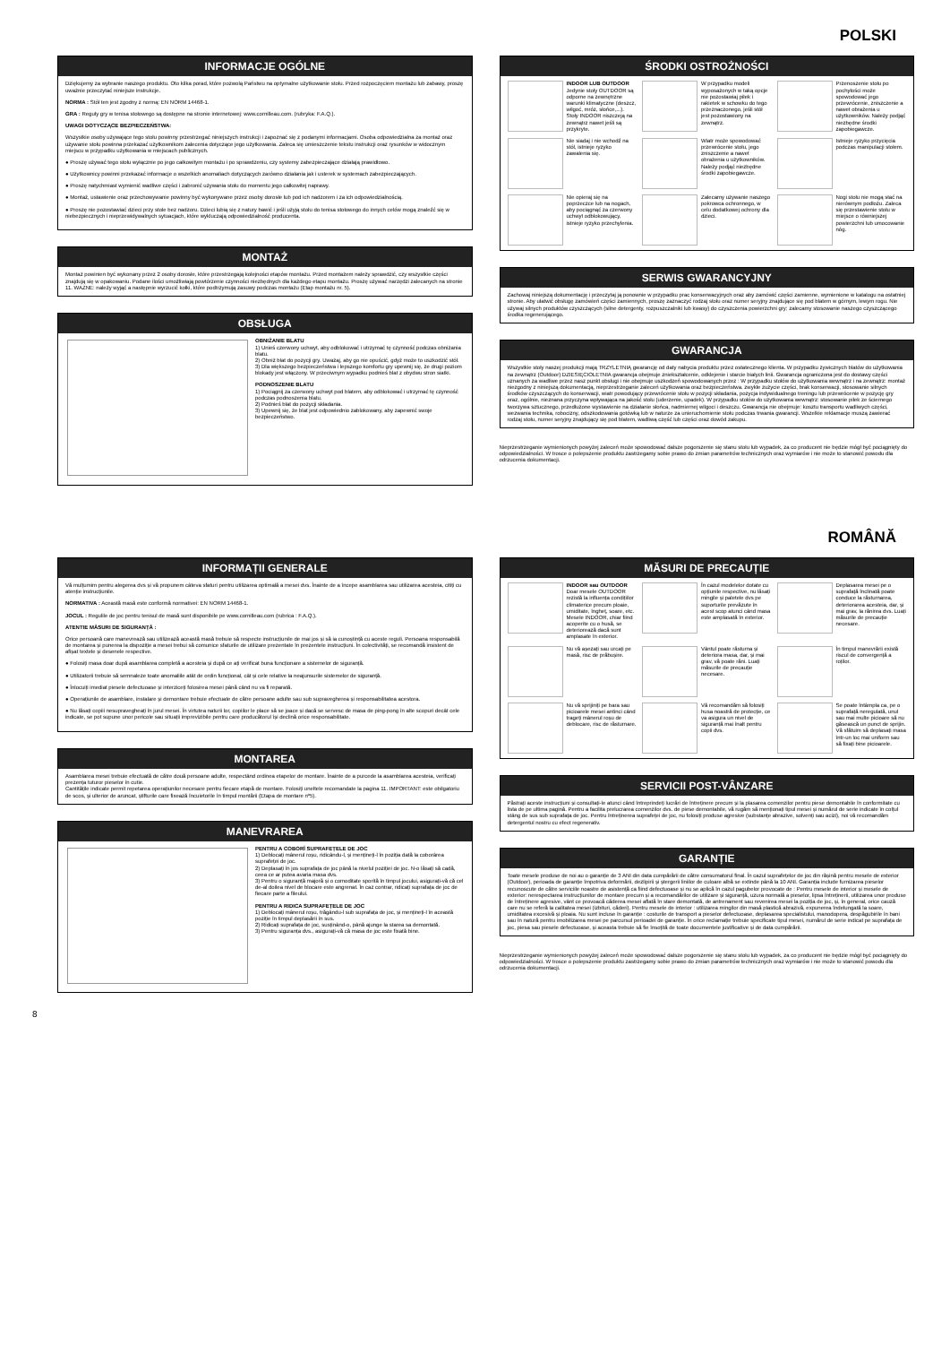POLSKI
INFORMACJE OGÓLNE
Dziękujemy za wybranie naszego produktu. Oto kilka porad, które pozwolą Państwu na optymalne użytkowanie stołu. Przed rozpoczęciem montażu lub zabawy, proszę uważnie przeczytać niniejsze instrukcje.
NORMA : Stół ten jest zgodny z normą: EN NORM 14468-1.
GRA : Reguły gry w tenisa stołowego są dostępne na stronie internetowej: www.cornilleau.com. (rubryka: F.A.Q.).
UWAGI DOTYCZĄCE BEZPIECZEŃSTWA:
Wszystkie osoby używające tego stołu powinny przestrzegać niniejszych instrukcji i zapoznać się z podanymi informacjami. Osoba odpowiedzialna za montaż oraz używanie stołu powinna przekazać użytkownikom zalecenia dotyczące jego użytkowania. Zaleca się umieszczenie tekstu instrukcji oraz rysunków w widocznym miejscu w przypadku użytkowania w miejscach publicznych.
● Proszę używać tego stołu wyłącznie po jego całkowitym montażu i po sprawdzeniu, czy systemy zabezpieczające działają prawidłowo.
● Użytkownicy powinni przekazać informacje o wszelkich anomaliach dotyczących zarówno działania jak i usterek w systemach zabezpieczających.
● Proszę natychmiast wymienić wadliwe części i zabronić używania stołu do momentu jego całkowitej naprawy.
● Montaż, ustawienie oraz przechowywanie powinny być wykonywane przez osoby dorosłe lub pod ich nadzorem i za ich odpowiedzialnością.
● Proszę nie pozostawiać dzieci przy stole bez nadzoru. Dzieci lubią się z natury bawić i jeśli użyją stołu do tenisa stołowego do innych celów mogą znaleźć się w niebezpiecznych i nieprzewidywalnych sytuacjach, które wykluczają odpowiedzialność producenta.
MONTAŻ
Montaż powinien być wykonany przez 2 osoby dorosłe, które przestrzegają kolejności etapów montażu. Przed montażem należy sprawdzić, czy wszystkie części znajdują się w opakowaniu. Podane ilości umożliwiają powtórzenie czynności niezbędnych dla każdego etapu montażu. Proszę używać narzędzi zalecanych na stronie 11. WAŻNE: należy wyjąć a następnie wyrzucić kołki, które podtrzymują zasuwy podczas montażu (Etap montażu nr. 5).
OBSŁUGA
OBNIŻANIE BLATU
1) Unieś czerwony uchwyt, aby odblokować i utrzymać tę czynność podczas obniżania blatu.
2) Obniż blat do pozycji gry. Uważaj, aby go nie opuścić, gdyż może to uszkodzić stół.
3) Dla większego bezpieczeństwa i lepszego komfortu gry upewnij się, że drugi poziom blokady jest włączony. W przeciwnym wypadku podnieś blat z obydwu stron siatki.
PODNOSZENIE BLATU
1) Pociągnij za czerwony uchwyt pod blatem, aby odblokować i utrzymać tę czynność podczas podnoszenia blatu.
2) Podnieś blat do pozycji składania.
3) Upewnij się, że blat jest odpowiednio zablokowany, aby zapewnić swoje bezpieczeństwo.
ŚRODKI OSTROŻNOŚCI
INDOOR LUB OUTDOOR
Jedynie stoły OUTDOOR są odporne na zewnętrzne warunki klimatyczne (deszcz, wilgoć, mróz, słońce,...). Stoły INDOOR niszczeją na zewnątrz nawet jeśli są przykryte.
W przypadku modeli wyposażonych w taką opcje nie pozostawiaj piłek i rakietek w schowku do tego przeznaczonego, jeśli stół jest pozostawiony na zewnątrz.
Przenoszenie stołu po pochyłości może spowodować jego przewrócenie, zniszczenie a nawet obrażenia u użytkowników. Należy podjąć niezbędne środki zapobiegawcze.
Nie siadaj i nie wchodź na stół, istnieje ryzyko zawalenia się.
Wiatr może spowodować przewrócenie stołu, jego zniszczenie a nawet obrażenia u użytkowników. Należy podjąć niezbędne środki zapobiegawcze.
Istnieje ryzyko przycięcia podczas manipulacji stołem.
Nie opieraj się na poprzeczce lub na nogach, aby pociągnąć za czerwony uchwyt odblokowujący, istnieje ryzyko przechylenia.
Zalecamy używanie naszego pokrowca ochronnego, w celu dodatkowej ochrony dla dzieci.
Nogi stołu nie mogą stać na nierównym podłożu. Zaleca się przestawienie stołu w miejsce o równiejszej powierzchni lub umocowanie nóg.
SERWIS GWARANCYJNY
Zachowaj niniejszą dokumentację i przeczytaj ją ponownie w przypadku prac konserwacyjnych oraz aby zamówić części zamienne, wymienione w katalogu na ostatniej stronie. Aby ułatwić obsługę zamówień części zamiennych, proszę zaznaczyć rodzaj stołu oraz numer seryjny znajdujące się pod blatem w górnym, lewym rogu. Nie używaj silnych produktów czyszczących (silne detergenty, rozpuszczalniki lub kwasy) do czyszczenia powierzchni gry; zalecamy stosowanie naszego czyszczącego środka regenerującego.
GWARANCJA
Wszystkie stoły naszej produkcji mają TRZYLETNIĄ gwarancję od daty nabycia produktu przez ostatecznego klienta. W przypadku żywicznych blatów do użytkowania na zewnątrz (Outdoor) DZIESIĘCIOLETNIA gwarancja obejmuje zniekształcenie, odklejenie i starcie białych linii. Gwarancja ograniczona jest do dostawy części uznanych za wadliwe przez nasz punkt obsługi i nie obejmuje uszkodzeń spowodowanych przez : W przypadku stołów do użytkowania wewnątrz i na zewnątrz: montaż niezgodny z niniejszą dokumentacją, nieprzestrzeganie zaleceń użytkowania oraz bezpieczeństwa. zwykłe zużycie części, brak konserwacji, stosowanie silnych środków czyszczących do konserwacji, wiatr powodujący przewrócenie stołu w pozycji składania, pozycja indywidualnego treningu lub przewrócenie w pozycję gry oraz, ogólnie, nieznana przyczyna wpływająca na jakość stołu (uderzenie, upadek). W przypadku stołów do użytkowania wewnątrz: stosowanie piłek ze ściernego tworzywa sztucznego, przedłużone wystawienie na działanie słońca, nadmiernej wilgoci i deszczu. Gwarancja nie obejmuje: kosztu transportu wadliwych części, wezwania technika, robocizny, odszkodowania gotówką lub w naturze za unieruchomienie stołu podczas trwania gwarancji. Wszelkie reklamacje muszą zawierać rodzaj stołu, numer seryjny znajdujący się pod blatem, wadliwą część lub części oraz dowód zakupu.
Nieprzestrzeganie wymienionych powyżej zaleceń może spowodować dalsze pogorszenie się stanu stołu lub wypadek, za co producent nie będzie mógł być pociągnięty do odpowiedzialności. W trosce o polepszenie produktu zastrzegamy sobie prawo do zmian parametrów technicznych oraz wymiarów i nie może to stanowić powodu dla odrzucenia dokumentacji.
ROMÂNĂ
INFORMAȚII GENERALE
Vă mulțumim pentru alegerea dvs și vă propunem câteva sfaturi pentru utilizarea optimală a mesei dvs. Înainte de a începe asamblarea sau utilizarea acesteia, citiți cu atenție instrucțiunile.
NORMATIVA : Această masă este conformă normativei: EN NORM 14468-1.
JOCUL : Regulile de joc pentru tenisul de masă sunt disponibile pe www.cornilleau.com (rubrica : F.A.Q.).
ATENTIE MĂSURI DE SIGURANȚĂ :
Orice persoană care manevrează sau utilizează această masă trebuie să respecte instrucțiunile de mai jos și să ia cunoștință cu aceste reguli. Persoana responsabilă de montarea și punerea la dispoziție a mesei trebui să comunice sfaturile de utilizare prezentate în prezentele instrucțiuni. În colectivități, se recomandă insistent de afișat textele și desenele respective.
● Folosiți masa doar după asamblarea completă a acesteia și după ce ați verificat buna funcționare a sistemelor de siguranță.
● Utilizatorii trebuie să semnaleze toate anomaliile atât de ordin funcțional, cât și cele relative la neajunsurile sistemelor de siguranță.
● Înlocuiți imediat piesele defectuoase și interziceți folosirea mesei până când nu va fi reparată.
● Operațiunile de asamblare, instalare și demontare trebuie efectuate de către persoane adulte sau sub supravegherea și responsabilitatea acestora.
● Nu lăsați copiii nesupravegheați în jurul mesei. În virtutea naturii lor, copiilor le place să se joace și dacă se servesc de masa de ping-pong în alte scopuri decât cele indicate, se pot supune unor pericole sau situații imprevizibile pentru care producătorul își declină orice responsabilitate.
MONTAREA
Asamblarea mesei trebuie efectuată de către două persoane adulte, respectând ordinea etapelor de montare. Înainte de a purcede la asamblarea acesteia, verificați prezența tuturor pieselor în cutie.
Cantitățile indicate permit repetarea operațiunilor necesare pentru fiecare etapă de montare. Folosiți uneltele recomandate la pagina 11. IMPORTANT: este obilgatoriu de scos, și ulterior de aruncat, știfturile care fixează încuietorile în timpul montării (Etapa de montare nº5).
MANEVRAREA
PENTRU A COBORÎ SUPRAFEȚELE DE JOC
1) Deblocați mânerul roșu, ridicându-l, și mențineți-l în poziția dată la coborârea suprafeței de joc.
2) Deplasați în jos suprafața de joc până la nivelul poziției de joc. N-o lăsați să cadă, ceea ce ar putea avaria masa dvs.
3) Pentru o siguranță majoră și o comoditate sporită în timpul jocului, asigurați-vă că cel de-al doilea nivel de blocare este angrenat. În caz contrar, ridicați suprafața de joc de fiecare parte a fileului.
PENTRU A RIDICA SUPRAFEȚELE DE JOC
1) Deblocați mânerul roșu, trăgându-l sub suprafața de joc, și mențineți-l în această poziție în timpul deplasării în sus.
2) Ridicați suprafața de joc, susținând-o, până ajunge la starea sa demontată.
3) Pentru siguranța dvs., asigurați-vă că masa de joc este fixată bine.
MĂSURI DE PRECAUȚIE
INDOOR sau OUTDOOR
Doar mesele OUTDOOR rezistă la influența condițiilor climaterice precum ploaie, umiditate, îngheț, soare, etc. Mesele INDOOR, chiar fiind acoperite cu o husă, se deteriorează dacă sunt amplasate în exterior.
În cazul modelelor dotate cu opțiunile respective, nu lăsați mingile și paletele dvs pe suporturile prevăzute în acest scop atunci când masa este amplasată în exterior.
Deplasarea mesei pe o suprafață înclinată poate conduce la răsturnarea, deteriorarea acesteia, dar, și mai grav, la rănirea dvs. Luați măsurile de precauție necesare.
Nu vă așezați sau urcați pe masă, risc de prăbușire.
Vântul poate răsturna și deteriora masa, dar, și mai grav, vă poate răni. Luați măsurile de precauție necesare.
În timpul manevrării există riscul de convergență a roților.
Nu vă sprijiniți pe bara sau picioarele mesei antinci când trageți mânerul roșu de deblocare, risc de răsturnare.
Vă recomandăm să folosiți husa noastră de protecție, ce va asigura un nivel de siguranță mai înalt pentru copii dvs.
Se poate întâmpla ca, pe o suprafață neregulată, unul sau mai multe picioare să nu găsească un punct de sprijin. Vă sfătuim să deplasați masa într-un loc mai uniform sau să fixați bine picioarele.
SERVICII POST-VÂNZARE
Păstrați aceste instrucțiuni și consultați-le atunci când întreprindeți lucrări de întreținere precum și la plasarea comenzilor pentru piese demontabile în conformitate cu lista de pe ultima pagină. Pentru a facilita prelucrarea comenzilor dvs. de piese demontabile, vă rugăm să menționați tipul mesei și numărul de serie indicate în colțul stâng de sus sub suprafața de joc. Pentru întreținerea suprafeței de joc, nu folosiți produse agresive (substanțe abrazive, solvenți sau acizi), noi vă recomandăm detergentul nostru cu efect regenerativ.
GARANȚIE
Toate mesele produse de noi au o garanție de 3 ANI din data cumpărării de către consumatorul final. În cazul suprafețelor de joc din rășină pentru mesele de exterior (Outdoor), perioada de garanție împotriva deformării, dezlipirii și ștergerii liniilor de culoare albă se extinde până la 10 ANI. Garanția include furnizarea pieselor recunoscute de către serviciile noastre de asistență ca fiind defectuoase și nu se aplică în cazul pagubelor provocate de : Pentru mesele de interior și mesele de exterior: nerespectarea instrucțiunilor de montare precum și a recomandărilor de utilizare și siguranță, uzura normală a pieselor, lipsa întreținerii, utilizarea unor produse de întreținere agresive, vânt ce provoacă căderea mesei aflată în stare demontată, de antrenament sau revenirea mesei la poziția de joc, și, în general, orice cauză care nu se referă la calitatea mesei (izbituri, căderi). Pentru mesele de interior : utilizarea mingilor din masă plastică abrazivă, expunerea îndelungată la soare, umiditatea excesivă și ploaia. Nu sunt incluse în garanție : costurile de transport a pieselor defectuoase, deplasarea specialistului, manodopera, despăgubirile în bani sau în natură pentru imobilizarea mesei pe parcursul perioadei de garanție. În orice reclamație trebuie specificate tipul mesei, numărul de serie indicat pe suprafața de joc, piesa sau piesele defectuoase, și aceasta trebuie să fie însoțită de toate documentele justificative și de data cumpărării.
Nieprzestrzeganie wymienionych powyżej zaleceń może spowodować dalsze pogorszenie się stanu stołu lub wypadek, za co producent nie będzie mógł być pociągnięty do odpowiedzialności. W trosce o polepszenie produktu zastrzegamy sobie prawo do zmian parametrów technicznych oraz wymiarów i nie może to stanowić powodu dla odrzucenia dokumentacji.
8